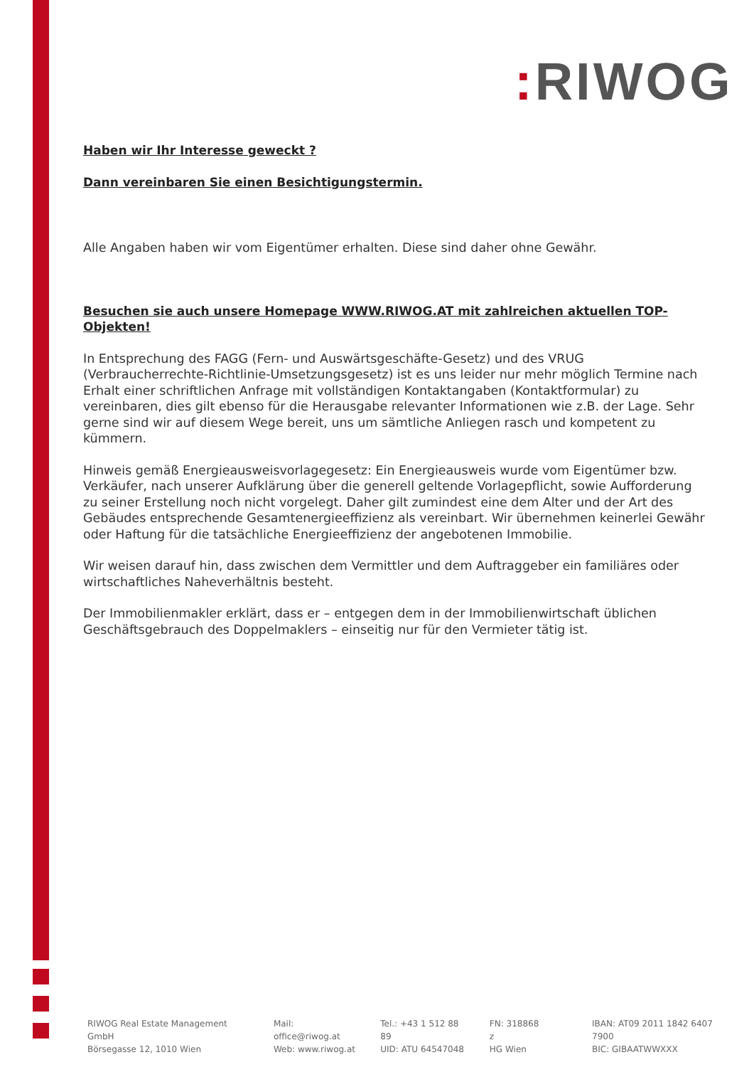: RIWOG
Haben wir Ihr Interesse geweckt ?
Dann vereinbaren Sie einen Besichtigungstermin.
Alle Angaben haben wir vom Eigentümer erhalten. Diese sind daher ohne Gewähr.
Besuchen sie auch unsere Homepage WWW.RIWOG.AT mit zahlreichen aktuellen TOP- Objekten!
In Entsprechung des FAGG (Fern- und Auswärtsgeschäfte-Gesetz) und des VRUG (Verbraucherrechte-Richtlinie-Umsetzungsgesetz) ist es uns leider nur mehr möglich Termine nach Erhalt einer schriftlichen Anfrage mit vollständigen Kontaktangaben (Kontaktformular) zu vereinbaren, dies gilt ebenso für die Herausgabe relevanter Informationen wie z.B. der Lage. Sehr gerne sind wir auf diesem Wege bereit, uns um sämtliche Anliegen rasch und kompetent zu kümmern.
Hinweis gemäß Energieausweisvorlagegesetz: Ein Energieausweis wurde vom Eigentümer bzw. Verkäufer, nach unserer Aufklärung über die generell geltende Vorlagepflicht, sowie Aufforderung zu seiner Erstellung noch nicht vorgelegt. Daher gilt zumindest eine dem Alter und der Art des Gebäudes entsprechende Gesamtenergieeffizienz als vereinbart. Wir übernehmen keinerlei Gewähr oder Haftung für die tatsächliche Energieeffizienz der angebotenen Immobilie.
Wir weisen darauf hin, dass zwischen dem Vermittler und dem Auftraggeber ein familiäres oder wirtschaftliches Naheverhältnis besteht.
Der Immobilienmakler erklärt, dass er – entgegen dem in der Immobilienwirtschaft üblichen Geschäftsgebrauch des Doppelmaklers – einseitig nur für den Vermieter tätig ist.
RIWOG Real Estate Management GmbH
Börsegasse 12, 1010 Wien
Mail: office@riwog.at
Web: www.riwog.at
Tel.: +43 1 512 88 89
UID: ATU 64547048
FN: 318868 z
HG Wien
IBAN: AT09 2011 1842 6407 7900
BIC: GIBAATWWXXX